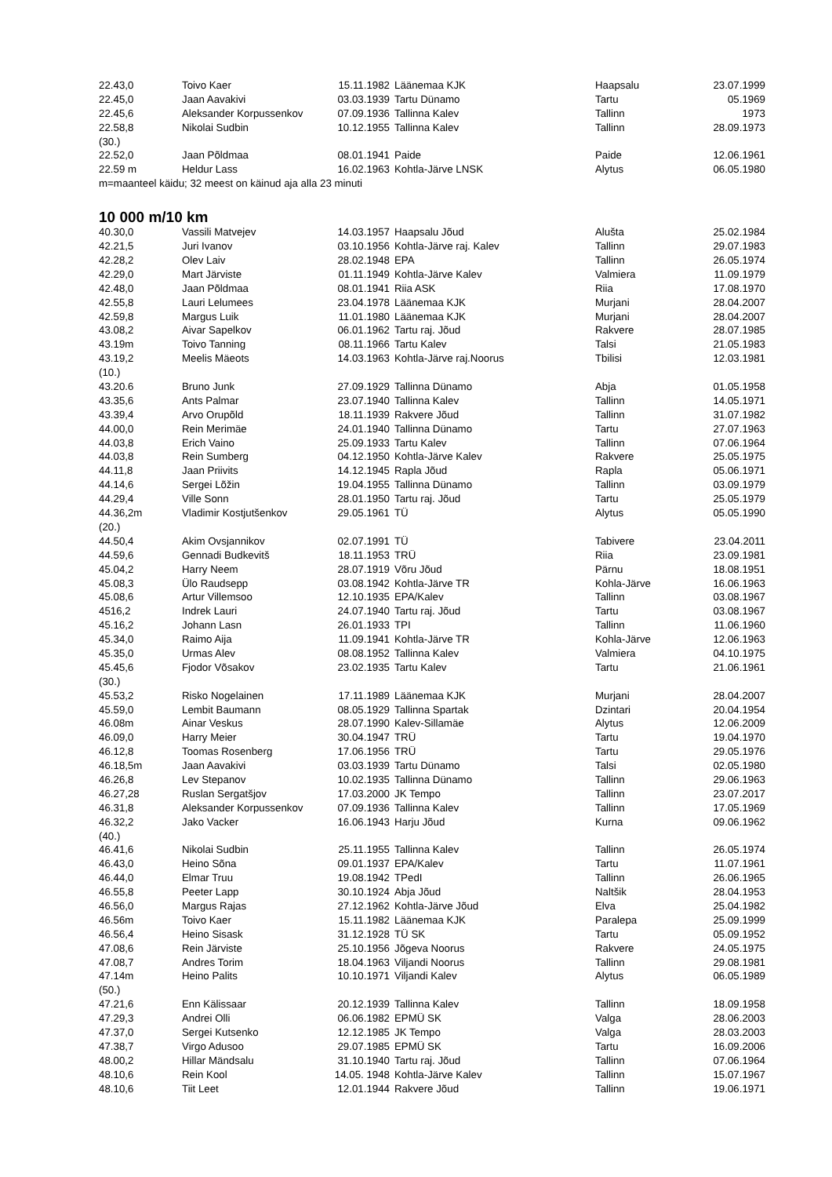| 22.43,0 | Toivo Kaer | 15.11.1982 | Läänemaa KJK | Haapsalu | 23.07.1999 |
| 22.45,0 | Jaan Aavakivi | 03.03.1939 | Tartu Dünamo | Tartu | 05.1969 |
| 22.45,6 | Aleksander Korpussenkov | 07.09.1936 | Tallinna Kalev | Tallinn | 1973 |
| 22.58,8 | Nikolai Sudbin | 10.12.1955 | Tallinna Kalev | Tallinn | 28.09.1973 |
| (30.) | | | | | |
| 22.52,0 | Jaan Põldmaa | 08.01.1941 | Paide | Paide | 12.06.1961 |
| 22.59 m | Heldur Lass | 16.02.1963 | Kohtla-Järve LNSK | Alytus | 06.05.1980 |
m=maanteel käidu; 32 meest on käinud aja alla 23 minuti
10 000 m/10 km
| 40.30,0 | Vassili Matvejev | 14.03.1957 | Haapsalu Jõud | Alušta | 25.02.1984 |
| 42.21,5 | Juri Ivanov | 03.10.1956 | Kohtla-Järve raj. Kalev | Tallinn | 29.07.1983 |
| 42.28,2 | Olev Laiv | 28.02.1948 | EPA | Tallinn | 26.05.1974 |
| 42.29,0 | Mart Järviste | 01.11.1949 | Kohtla-Järve Kalev | Valmiera | 11.09.1979 |
| 42.48,0 | Jaan Põldmaa | 08.01.1941 | Riia ASK | Riia | 17.08.1970 |
| 42.55,8 | Lauri Lelumees | 23.04.1978 | Läänemaa KJK | Murjani | 28.04.2007 |
| 42.59,8 | Margus Luik | 11.01.1980 | Läänemaa KJK | Murjani | 28.04.2007 |
| 43.08,2 | Aivar Sapelkov | 06.01.1962 | Tartu raj. Jõud | Rakvere | 28.07.1985 |
| 43.19m | Toivo Tanning | 08.11.1966 | Tartu Kalev | Talsi | 21.05.1983 |
| 43.19,2 | Meelis Mäeots | 14.03.1963 | Kohtla-Järve raj.Noorus | Tbilisi | 12.03.1981 |
| (10.) | | | | | |
| 43.20.6 | Bruno Junk | 27.09.1929 | Tallinna Dünamo | Abja | 01.05.1958 |
| 43.35,6 | Ants Palmar | 23.07.1940 | Tallinna Kalev | Tallinn | 14.05.1971 |
| 43.39,4 | Arvo Orupõld | 18.11.1939 | Rakvere Jõud | Tallinn | 31.07.1982 |
| 44.00,0 | Rein Merimäe | 24.01.1940 | Tallinna Dünamo | Tartu | 27.07.1963 |
| 44.03,8 | Erich Vaino | 25.09.1933 | Tartu Kalev | Tallinn | 07.06.1964 |
| 44.03,8 | Rein Sumberg | 04.12.1950 | Kohtla-Järve Kalev | Rakvere | 25.05.1975 |
| 44.11,8 | Jaan Priivits | 14.12.1945 | Rapla Jõud | Rapla | 05.06.1971 |
| 44.14,6 | Sergei Lõžin | 19.04.1955 | Tallinna Dünamo | Tallinn | 03.09.1979 |
| 44.29,4 | Ville Sonn | 28.01.1950 | Tartu raj. Jõud | Tartu | 25.05.1979 |
| 44.36,2m | Vladimir Kostjutšenkov | 29.05.1961 | TÜ | Alytus | 05.05.1990 |
| (20.) | | | | | |
| 44.50,4 | Akim Ovsjannikov | 02.07.1991 | TÜ | Tabivere | 23.04.2011 |
| 44.59,6 | Gennadi Budkevitš | 18.11.1953 | TRÜ | Riia | 23.09.1981 |
| 45.04,2 | Harry Neem | 28.07.1919 | Võru Jõud | Pärnu | 18.08.1951 |
| 45.08,3 | Ülo Raudsepp | 03.08.1942 | Kohtla-Järve TR | Kohla-Järve | 16.06.1963 |
| 45.08,6 | Artur Villemsoo | 12.10.1935 | EPA/Kalev | Tallinn | 03.08.1967 |
| 4516,2 | Indrek Lauri | 24.07.1940 | Tartu raj. Jõud | Tartu | 03.08.1967 |
| 45.16,2 | Johann Lasn | 26.01.1933 | TPI | Tallinn | 11.06.1960 |
| 45.34,0 | Raimo Aija | 11.09.1941 | Kohtla-Järve TR | Kohla-Järve | 12.06.1963 |
| 45.35,0 | Urmas Alev | 08.08.1952 | Tallinna Kalev | Valmiera | 04.10.1975 |
| 45.45,6 | Fjodor Võsakov | 23.02.1935 | Tartu Kalev | Tartu | 21.06.1961 |
| (30.) | | | | | |
| 45.53,2 | Risko Nogelainen | 17.11.1989 | Läänemaa KJK | Murjani | 28.04.2007 |
| 45.59,0 | Lembit Baumann | 08.05.1929 | Tallinna Spartak | Dzintari | 20.04.1954 |
| 46.08m | Ainar Veskus | 28.07.1990 | Kalev-Sillamäe | Alytus | 12.06.2009 |
| 46.09,0 | Harry Meier | 30.04.1947 | TRÜ | Tartu | 19.04.1970 |
| 46.12,8 | Toomas Rosenberg | 17.06.1956 | TRÜ | Tartu | 29.05.1976 |
| 46.18,5m | Jaan Aavakivi | 03.03.1939 | Tartu Dünamo | Talsi | 02.05.1980 |
| 46.26,8 | Lev Stepanov | 10.02.1935 | Tallinna Dünamo | Tallinn | 29.06.1963 |
| 46.27,28 | Ruslan Sergatšjov | 17.03.2000 | JK Tempo | Tallinn | 23.07.2017 |
| 46.31,8 | Aleksander Korpussenkov | 07.09.1936 | Tallinna Kalev | Tallinn | 17.05.1969 |
| 46.32,2 | Jako Vacker | 16.06.1943 | Harju Jõud | Kurna | 09.06.1962 |
| (40.) | | | | | |
| 46.41,6 | Nikolai Sudbin | 25.11.1955 | Tallinna Kalev | Tallinn | 26.05.1974 |
| 46.43,0 | Heino Sõna | 09.01.1937 | EPA/Kalev | Tartu | 11.07.1961 |
| 46.44,0 | Elmar Truu | 19.08.1942 | TPedI | Tallinn | 26.06.1965 |
| 46.55,8 | Peeter Lapp | 30.10.1924 | Abja Jõud | Naltšik | 28.04.1953 |
| 46.56,0 | Margus Rajas | 27.12.1962 | Kohtla-Järve Jõud | Elva | 25.04.1982 |
| 46.56m | Toivo Kaer | 15.11.1982 | Läänemaa KJK | Paralepa | 25.09.1999 |
| 46.56,4 | Heino Sisask | 31.12.1928 | TÜ SK | Tartu | 05.09.1952 |
| 47.08,6 | Rein Järviste | 25.10.1956 | Jõgeva Noorus | Rakvere | 24.05.1975 |
| 47.08,7 | Andres Torim | 18.04.1963 | Viljandi Noorus | Tallinn | 29.08.1981 |
| 47.14m | Heino Palits | 10.10.1971 | Viljandi Kalev | Alytus | 06.05.1989 |
| (50.) | | | | | |
| 47.21,6 | Enn Kälissaar | 20.12.1939 | Tallinna Kalev | Tallinn | 18.09.1958 |
| 47.29,3 | Andrei Olli | 06.06.1982 | EPMÜ SK | Valga | 28.06.2003 |
| 47.37,0 | Sergei Kutsenko | 12.12.1985 | JK Tempo | Valga | 28.03.2003 |
| 47.38,7 | Virgo Adusoo | 29.07.1985 | EPMÜ SK | Tartu | 16.09.2006 |
| 48.00,2 | Hillar Mändsalu | 31.10.1940 | Tartu raj. Jõud | Tallinn | 07.06.1964 |
| 48.10,6 | Rein Kool | 14.05. 1948 | Kohtla-Järve Kalev | Tallinn | 15.07.1967 |
| 48.10,6 | Tiit Leet | 12.01.1944 | Rakvere Jõud | Tallinn | 19.06.1971 |